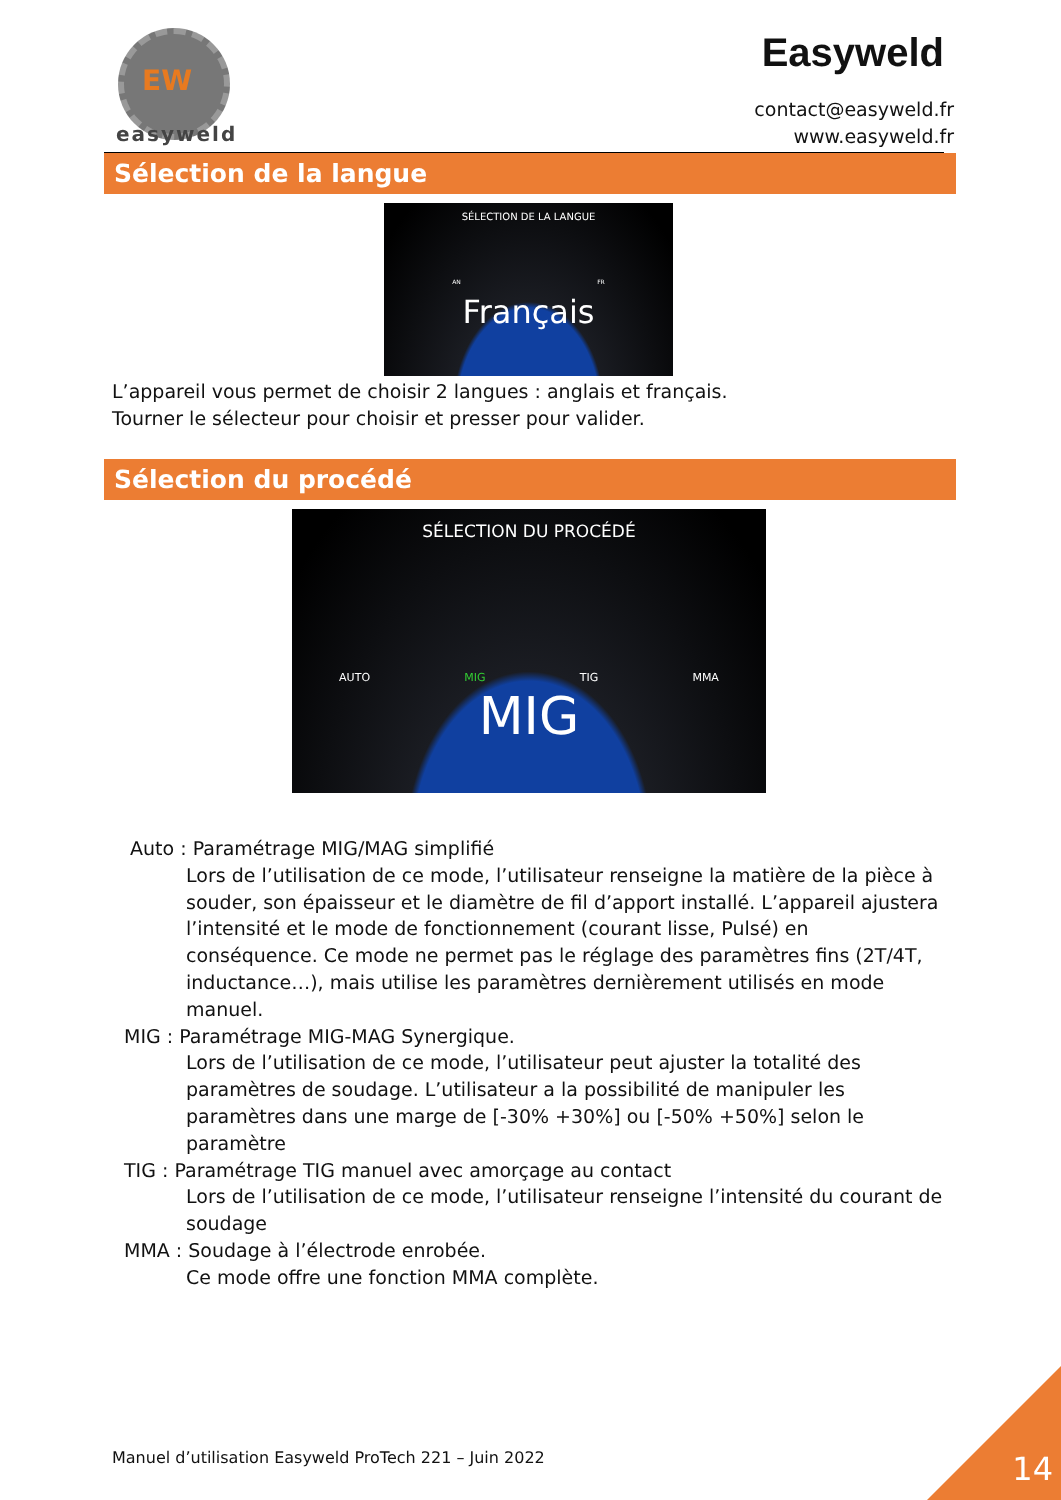EW
easyweld
Easyweld
contact@easyweld.fr
www.easyweld.fr
Sélection de la langue
SÉLECTION DE LA LANGUE
AN FR
Français
L’appareil vous permet de choisir 2 langues : anglais et français.
Tourner le sélecteur pour choisir et presser pour valider.
Sélection du procédé
SÉLECTION DU PROCÉDÉ
AUTO MIG TIG MMA
MIG
Auto : Paramétrage MIG/MAG simplifié
Lors de l’utilisation de ce mode, l’utilisateur renseigne la matière de la pièce à souder, son épaisseur et le diamètre de fil d’apport installé. L’appareil ajustera l’intensité et le mode de fonctionnement (courant lisse, Pulsé) en conséquence. Ce mode ne permet pas le réglage des paramètres fins (2T/4T, inductance…), mais utilise les paramètres dernièrement utilisés en mode manuel.
MIG : Paramétrage MIG-MAG Synergique.
Lors de l’utilisation de ce mode, l’utilisateur peut ajuster la totalité des paramètres de soudage. L’utilisateur a la possibilité de manipuler les paramètres dans une marge de [-30% +30%] ou [-50% +50%] selon le paramètre
TIG : Paramétrage TIG manuel avec amorçage au contact
Lors de l’utilisation de ce mode, l’utilisateur renseigne l’intensité du courant de soudage
MMA : Soudage à l’électrode enrobée.
Ce mode offre une fonction MMA complète.
Manuel d’utilisation Easyweld ProTech 221 – Juin 2022
14